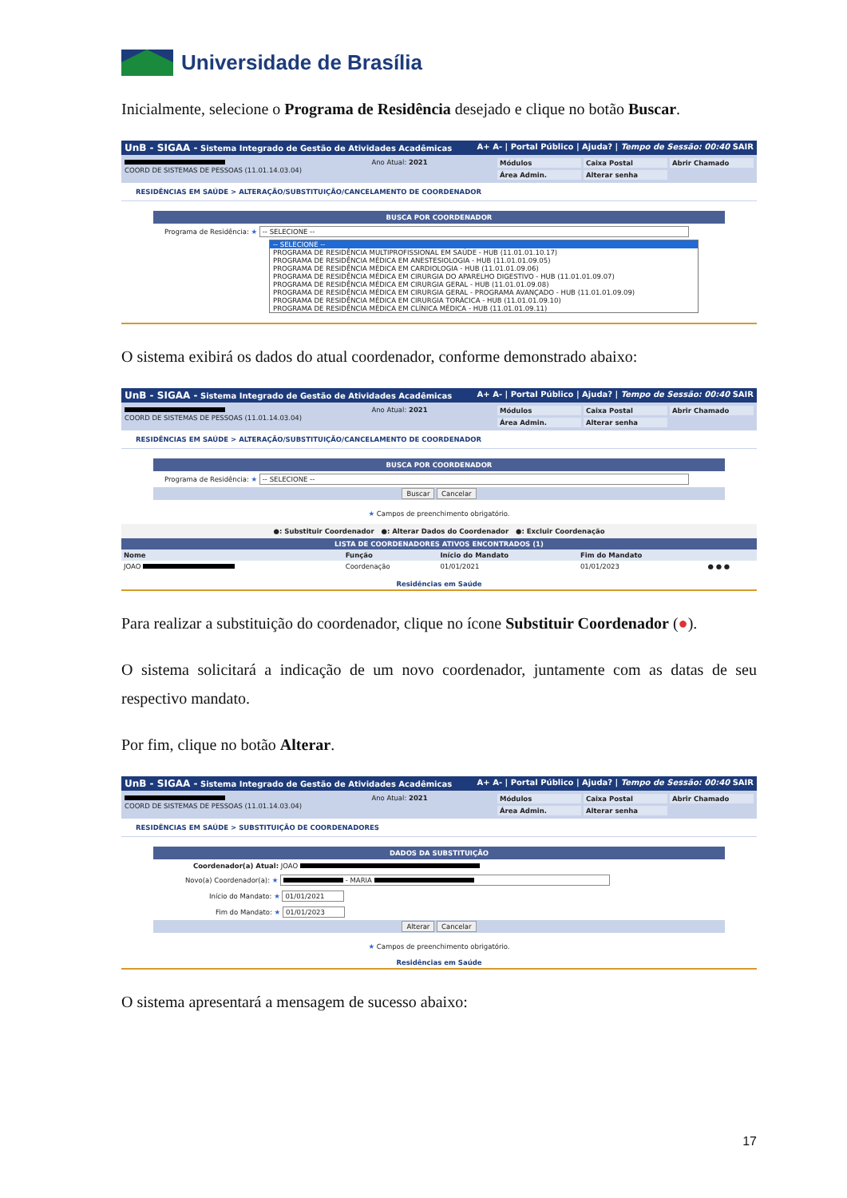Universidade de Brasília
Inicialmente, selecione o Programa de Residência desejado e clique no botão Buscar.
UnB - SIGAA - Sistema Integrado de Gestão de Atividades Acadêmicas A+ A- | Portal Público | Ajuda? | Tempo de Sessão: 00:40 SAIR
COORD DE SISTEMAS DE PESSOAS (11.01.14.03.04)
Ano Atual: 2021 Módulos
Caixa Postal
Abrir Chamado
Área Admin.
Alterar senha
RESIDÊNCIAS EM SAÚDE > ALTERAÇÃO/SUBSTITUIÇÃO/CANCELAMENTO DE COORDENADOR
BUSCA POR COORDENADOR
Programa de Residência: ★ -- SELECIONE --
-- SELECIONE --
PROGRAMA DE RESIDÊNCIA MULTIPROFISSIONAL EM SAÚDE - HUB (11.01.01.10.17)
PROGRAMA DE RESIDÊNCIA MÉDICA EM ANESTESIOLOGIA - HUB (11.01.01.09.05)
PROGRAMA DE RESIDÊNCIA MÉDICA EM CARDIOLOGIA - HUB (11.01.01.09.06)
PROGRAMA DE RESIDÊNCIA MÉDICA EM CIRURGIA DO APARELHO DIGESTIVO - HUB (11.01.01.09.07)
PROGRAMA DE RESIDÊNCIA MÉDICA EM CIRURGIA GERAL - HUB (11.01.01.09.08)
PROGRAMA DE RESIDÊNCIA MÉDICA EM CIRURGIA GERAL - PROGRAMA AVANÇADO - HUB (11.01.01.09.09)
PROGRAMA DE RESIDÊNCIA MÉDICA EM CIRURGIA TORÁCICA - HUB (11.01.01.09.10)
PROGRAMA DE RESIDÊNCIA MÉDICA EM CLÍNICA MÉDICA - HUB (11.01.01.09.11)
O sistema exibirá os dados do atual coordenador, conforme demonstrado abaixo:
UnB - SIGAA - Sistema Integrado de Gestão de Atividades Acadêmicas A+ A- | Portal Público | Ajuda? | Tempo de Sessão: 00:40 SAIR
COORD DE SISTEMAS DE PESSOAS (11.01.14.03.04)
Ano Atual: 2021 Módulos
Caixa Postal
Abrir Chamado
Área Admin.
Alterar senha
RESIDÊNCIAS EM SAÚDE > ALTERAÇÃO/SUBSTITUIÇÃO/CANCELAMENTO DE COORDENADOR
BUSCA POR COORDENADOR
Programa de Residência: ★ -- SELECIONE --
Buscar Cancelar
★ Campos de preenchimento obrigatório.
●: Substituir Coordenador ●: Alterar Dados do Coordenador ●: Excluir Coordenação
LISTA DE COORDENADORES ATIVOS ENCONTRADOS (1)
| Nome | Função | Início do Mandato | Fim do Mandato | |
| --- | --- | --- | --- | --- |
| JOAO | Coordenação | 01/01/2021 | 01/01/2023 | ● ● ● |
Residências em Saúde
Para realizar a substituição do coordenador, clique no ícone Substituir Coordenador (●).
O sistema solicitará a indicação de um novo coordenador, juntamente com as datas de seu respectivo mandato.
Por fim, clique no botão Alterar.
UnB - SIGAA - Sistema Integrado de Gestão de Atividades Acadêmicas A+ A- | Portal Público | Ajuda? | Tempo de Sessão: 00:40 SAIR
COORD DE SISTEMAS DE PESSOAS (11.01.14.03.04)
Ano Atual: 2021 Módulos
Caixa Postal
Abrir Chamado
Área Admin.
Alterar senha
RESIDÊNCIAS EM SAÚDE > SUBSTITUIÇÃO DE COORDENADORES
DADOS DA SUBSTITUIÇÃO
Coordenador(a) Atual: JOAO
Novo(a) Coordenador(a): ★ - MARIA
Início do Mandato: ★ 01/01/2021
Fim do Mandato: ★ 01/01/2023
Alterar Cancelar
★ Campos de preenchimento obrigatório.
Residências em Saúde
O sistema apresentará a mensagem de sucesso abaixo:
17